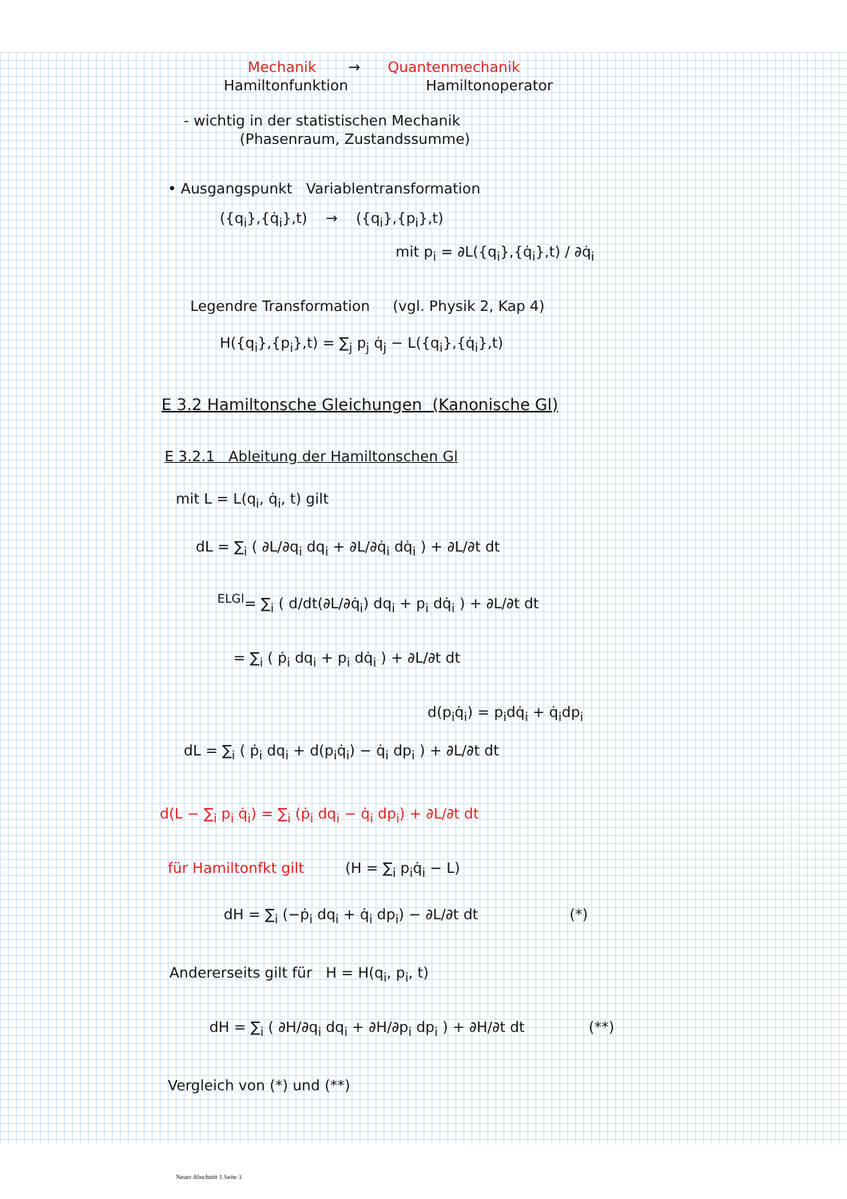Mechanik → Quantenmechanik
Hamiltonfunktion Hamiltonoperator
- wichtig in der statistischen Mechanik
(Phasenraum, Zustandssumme)
• Ausgangspunkt Variablentransformation
({q<sub>i</sub>},{q̇<sub>i</sub>},t) → ({q<sub>i</sub>},{p<sub>i</sub>},t)
mit p<sub>i</sub> = ∂L({q<sub>i</sub>},{q̇<sub>i</sub>},t) / ∂q̇<sub>i</sub>
Legendre Transformation (vgl. Physik 2, Kap 4)
H({q<sub>i</sub>},{p<sub>i</sub>},t) = ∑<sub>j</sub> p<sub>j</sub> q̇<sub>j</sub> − L({q<sub>i</sub>},{q̇<sub>i</sub>},t)
E 3.2 Hamiltonsche Gleichungen (Kanonische Gl)
E 3.2.1 Ableitung der Hamiltonschen Gl
mit L = L(q<sub>i</sub>, q̇<sub>i</sub>, t) gilt
dL = ∑<sub>i</sub> ( ∂L/∂q<sub>i</sub> dq<sub>i</sub> + ∂L/∂q̇<sub>i</sub> dq̇<sub>i</sub> ) + ∂L/∂t dt
<sup>ELGl</sup>= ∑<sub>i</sub> ( d/dt(∂L/∂q̇<sub>i</sub>) dq<sub>i</sub> + p<sub>i</sub> dq̇<sub>i</sub> ) + ∂L/∂t dt
= ∑<sub>i</sub> ( ṗ<sub>i</sub> dq<sub>i</sub> + p<sub>i</sub> dq̇<sub>i</sub> ) + ∂L/∂t dt
d(p<sub>i</sub>q̇<sub>i</sub>) = p<sub>i</sub>dq̇<sub>i</sub> + q̇<sub>i</sub>dp<sub>i</sub>
dL = ∑<sub>i</sub> ( ṗ<sub>i</sub> dq<sub>i</sub> + d(p<sub>i</sub>q̇<sub>i</sub>) − q̇<sub>i</sub> dp<sub>i</sub> ) + ∂L/∂t dt
d(L − ∑<sub>i</sub> p<sub>i</sub> q̇<sub>i</sub>) = ∑<sub>i</sub> (ṗ<sub>i</sub> dq<sub>i</sub> − q̇<sub>i</sub> dp<sub>i</sub>) + ∂L/∂t dt
für Hamiltonfkt gilt (H = ∑<sub>i</sub> p<sub>i</sub>q̇<sub>i</sub> − L)
dH = ∑<sub>i</sub> (−ṗ<sub>i</sub> dq<sub>i</sub> + q̇<sub>i</sub> dp<sub>i</sub>) − ∂L/∂t dt (*)
Andererseits gilt für H = H(q<sub>i</sub>, p<sub>i</sub>, t)
dH = ∑<sub>i</sub> ( ∂H/∂q<sub>i</sub> dq<sub>i</sub> + ∂H/∂p<sub>i</sub> dp<sub>i</sub> ) + ∂H/∂t dt (**)
Vergleich von (*) und (**)
Neuer Abschnitt 1 Seite 3